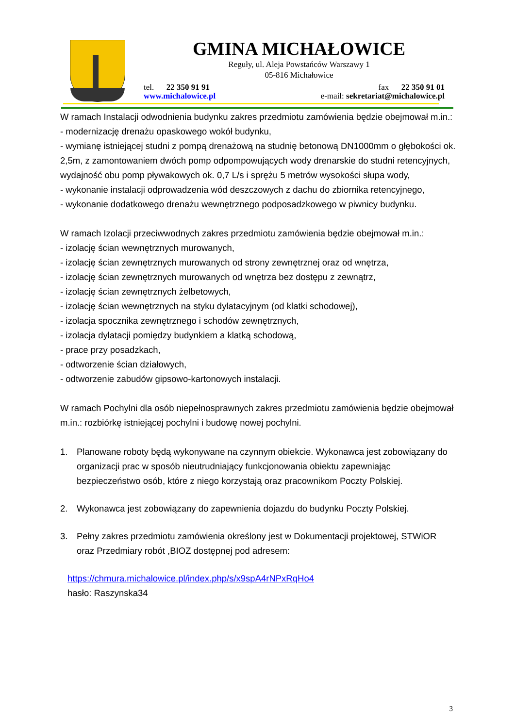GMINA MICHAŁOWICE
Reguły, ul. Aleja Powstańców Warszawy 1
05-816 Michałowice
tel. 22 350 91 91 fax 22 350 91 01
www.michalowice.pl e-mail: sekretariat@michalowice.pl
W ramach Instalacji odwodnienia budynku zakres przedmiotu zamówienia będzie obejmował m.in.:
- modernizację drenażu opaskowego wokół budynku,
- wymianę istniejącej studni z pompą drenażową na studnię betonową DN1000mm o głębokości ok. 2,5m, z zamontowaniem dwóch pomp odpompowujących wody drenarskie do studni retencyjnych, wydajność obu pomp pływakowych ok. 0,7 L/s i sprężu 5 metrów wysokości słupa wody,
- wykonanie instalacji odprowadzenia wód deszczowych z dachu do zbiornika retencyjnego,
- wykonanie dodatkowego drenażu wewnętrznego podposadzkowego w piwnicy budynku.
W ramach Izolacji przeciwwodnych zakres przedmiotu zamówienia będzie obejmował m.in.:
- izolację ścian wewnętrznych murowanych,
- izolację ścian zewnętrznych murowanych od strony zewnętrznej oraz od wnętrza,
- izolację ścian zewnętrznych murowanych od wnętrza bez dostępu z zewnątrz,
- izolację ścian zewnętrznych żelbetowych,
- izolację ścian wewnętrznych na styku dylatacyjnym (od klatki schodowej),
- izolacja spocznika zewnętrznego i schodów zewnętrznych,
- izolacja dylatacji pomiędzy budynkiem a klatką schodową,
- prace przy posadzkach,
- odtworzenie ścian działowych,
- odtworzenie zabudów gipsowo-kartonowych instalacji.
W ramach Pochylni dla osób niepełnosprawnych zakres przedmiotu zamówienia będzie obejmował m.in.: rozbiórkę istniejącej pochylni i budowę nowej pochylni.
1. Planowane roboty będą wykonywane na czynnym obiekcie. Wykonawca jest zobowiązany do organizacji prac w sposób nieutrudniający funkcjonowania obiektu zapewniając bezpieczeństwo osób, które z niego korzystają oraz pracownikom Poczty Polskiej.
2. Wykonawca jest zobowiązany do zapewnienia dojazdu do budynku Poczty Polskiej.
3. Pełny zakres przedmiotu zamówienia określony jest w Dokumentacji projektowej, STWiOR oraz Przedmiary robót ,BIOZ dostępnej pod adresem:
https://chmura.michalowice.pl/index.php/s/x9spA4rNPxRqHo4
hasło: Raszynska34
3